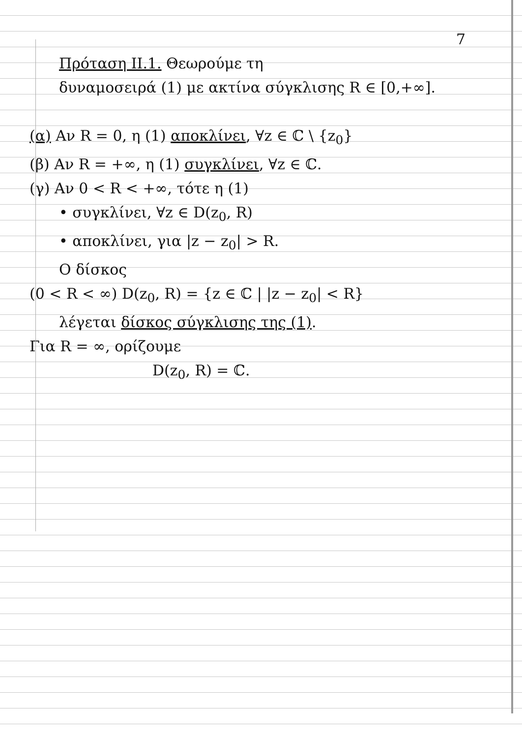7
Πρόταση II.1. Θεωρούμε τη
δυναμοσειρά (1) με ακτίνα σύγκλισης R ∈ [0,+∞].
(α) Αν R = 0, η (1) αποκλίνει, ∀z ∈ ℂ \ {z<sub>0</sub>}
(β) Αν R = +∞, η (1) συγκλίνει, ∀z ∈ ℂ.
(γ) Αν 0 < R < +∞, τότε η (1)
• συγκλίνει, ∀z ∈ D(z<sub>0</sub>, R)
• αποκλίνει, για |z − z<sub>0</sub>| > R.
Ο δίσκος
(0 < R < ∞) D(z<sub>0</sub>, R) = {z ∈ ℂ | |z − z<sub>0</sub>| < R}
λέγεται δίσκος σύγκλισης της (1).
Για R = ∞, ορίζουμε
D(z<sub>0</sub>, R) = ℂ.